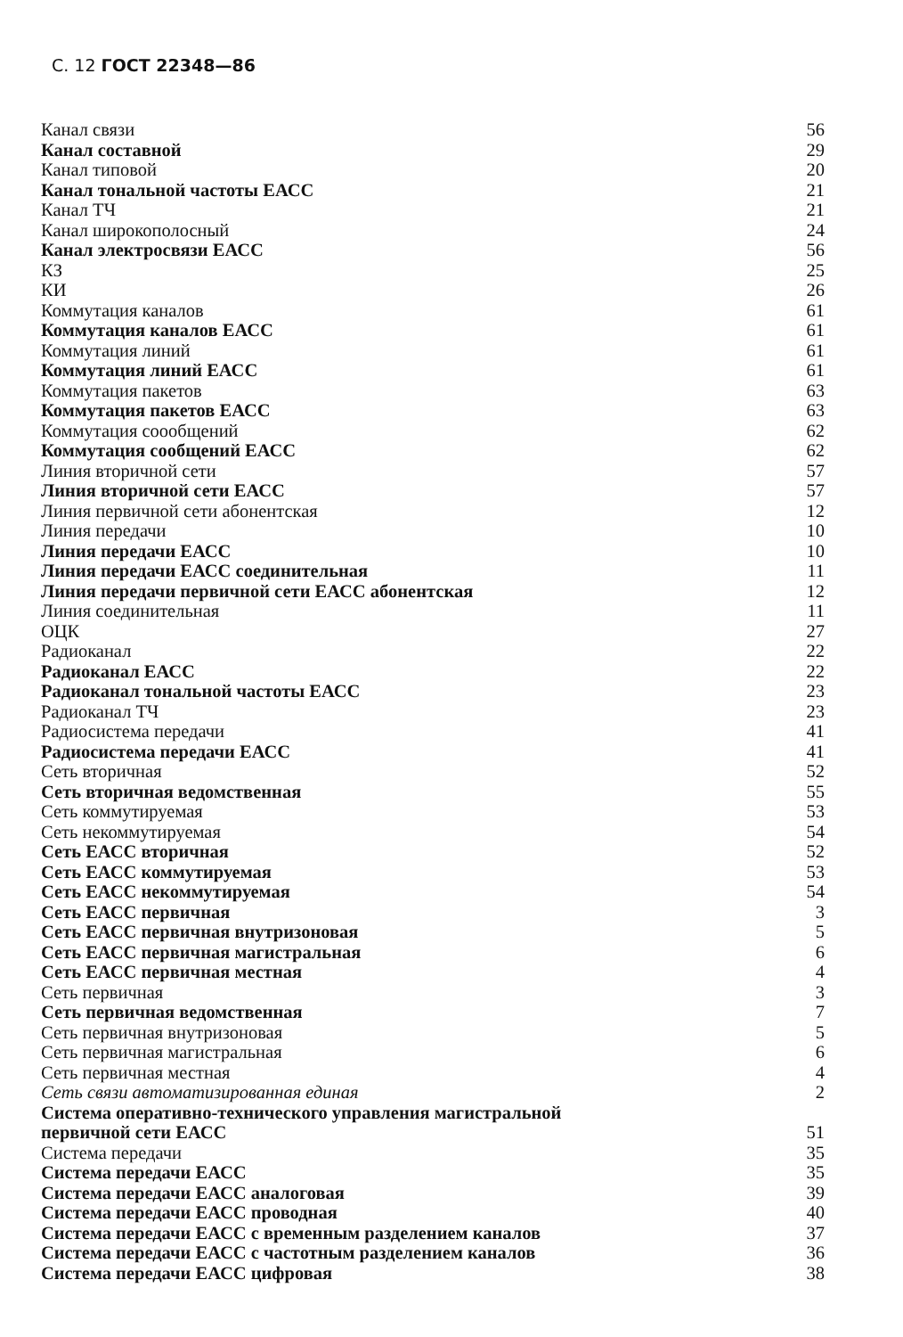С. 12 ГОСТ 22348—86
| Канал связи | 56 |
| Канал составной | 29 |
| Канал типовой | 20 |
| Канал тональной частоты ЕАСС | 21 |
| Канал ТЧ | 21 |
| Канал широкополосный | 24 |
| Канал электросвязи ЕАСС | 56 |
| КЗ | 25 |
| КИ | 26 |
| Коммутация каналов | 61 |
| Коммутация каналов ЕАСС | 61 |
| Коммутация линий | 61 |
| Коммутация линий ЕАСС | 61 |
| Коммутация пакетов | 63 |
| Коммутация пакетов ЕАСС | 63 |
| Коммутация соообщений | 62 |
| Коммутация сообщений ЕАСС | 62 |
| Линия вторичной сети | 57 |
| Линия вторичной сети ЕАСС | 57 |
| Линия первичной сети абонентская | 12 |
| Линия передачи | 10 |
| Линия передачи ЕАСС | 10 |
| Линия передачи ЕАСС соединительная | 11 |
| Линия передачи первичной сети ЕАСС абонентская | 12 |
| Линия соединительная | 11 |
| ОЦК | 27 |
| Радиоканал | 22 |
| Радиоканал ЕАСС | 22 |
| Радиоканал тональной частоты ЕАСС | 23 |
| Радиоканал ТЧ | 23 |
| Радиосистема передачи | 41 |
| Радиосистема передачи ЕАСС | 41 |
| Сеть вторичная | 52 |
| Сеть вторичная ведомственная | 55 |
| Сеть коммутируемая | 53 |
| Сеть некоммутируемая | 54 |
| Сеть ЕАСС вторичная | 52 |
| Сеть ЕАСС коммутируемая | 53 |
| Сеть ЕАСС некоммутируемая | 54 |
| Сеть ЕАСС первичная | 3 |
| Сеть ЕАСС первичная внутризоновая | 5 |
| Сеть ЕАСС первичная магистральная | 6 |
| Сеть ЕАСС первичная местная | 4 |
| Сеть первичная | 3 |
| Сеть первичная ведомственная | 7 |
| Сеть первичная внутризоновая | 5 |
| Сеть первичная магистральная | 6 |
| Сеть первичная местная | 4 |
| Сеть связи автоматизированная единая | 2 |
| Система оперативно-технического управления магистральной первичной сети ЕАСС | 51 |
| Система передачи | 35 |
| Система передачи ЕАСС | 35 |
| Система передачи ЕАСС аналоговая | 39 |
| Система передачи ЕАСС проводная | 40 |
| Система передачи ЕАСС с временным разделением каналов | 37 |
| Система передачи ЕАСС с частотным разделением каналов | 36 |
| Система передачи ЕАСС цифровая | 38 |